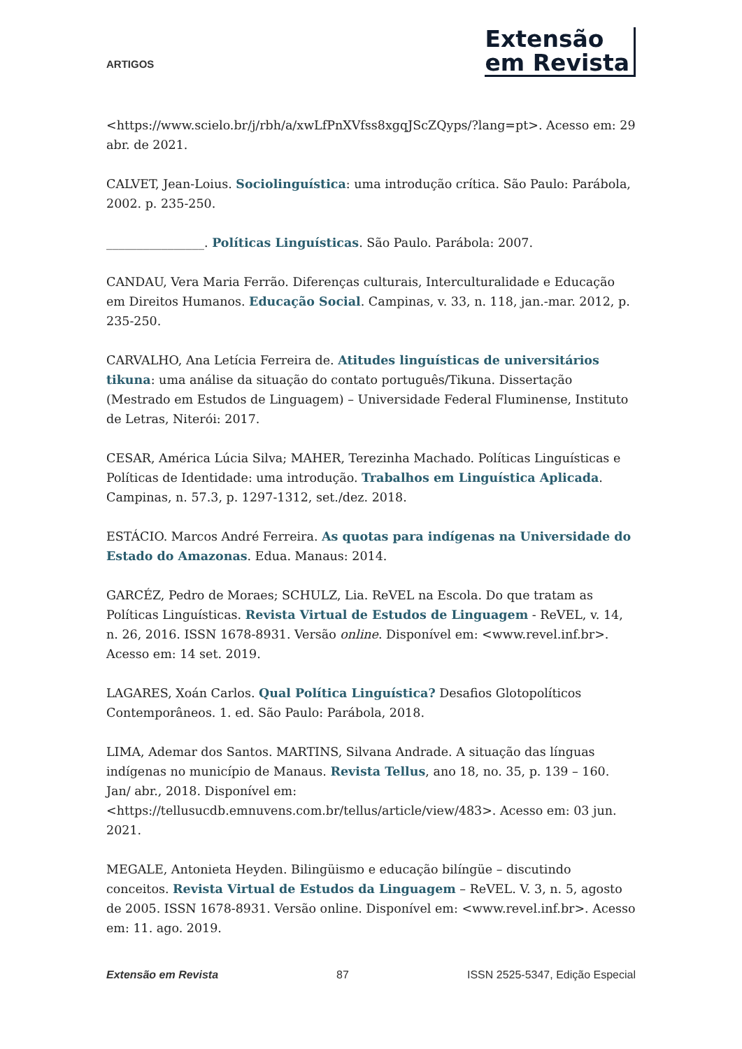ARTIGOS
Extensão
em Revista
<https://www.scielo.br/j/rbh/a/xwLfPnXVfss8xgqJScZQyps/?lang=pt>. Acesso em: 29 abr. de 2021.
CALVET, Jean-Loius. Sociolinguística: uma introdução crítica. São Paulo: Parábola, 2002. p. 235-250.
________________. Políticas Linguísticas. São Paulo. Parábola: 2007.
CANDAU, Vera Maria Ferrão. Diferenças culturais, Interculturalidade e Educação em Direitos Humanos. Educação Social. Campinas, v. 33, n. 118, jan.-mar. 2012, p. 235-250.
CARVALHO, Ana Letícia Ferreira de. Atitudes linguísticas de universitários tikuna: uma análise da situação do contato português/Tikuna. Dissertação (Mestrado em Estudos de Linguagem) – Universidade Federal Fluminense, Instituto de Letras, Niterói: 2017.
CESAR, América Lúcia Silva; MAHER, Terezinha Machado. Políticas Linguísticas e Políticas de Identidade: uma introdução. Trabalhos em Linguística Aplicada. Campinas, n. 57.3, p. 1297-1312, set./dez. 2018.
ESTÁCIO. Marcos André Ferreira. As quotas para indígenas na Universidade do Estado do Amazonas. Edua. Manaus: 2014.
GARCÉZ, Pedro de Moraes; SCHULZ, Lia. ReVEL na Escola. Do que tratam as Políticas Linguísticas. Revista Virtual de Estudos de Linguagem - ReVEL, v. 14, n. 26, 2016. ISSN 1678-8931. Versão online. Disponível em: <www.revel.inf.br>. Acesso em: 14 set. 2019.
LAGARES, Xoán Carlos. Qual Política Linguística? Desafios Glotopolíticos Contemporâneos. 1. ed. São Paulo: Parábola, 2018.
LIMA, Ademar dos Santos. MARTINS, Silvana Andrade. A situação das línguas indígenas no município de Manaus. Revista Tellus, ano 18, no. 35, p. 139 – 160. Jan/ abr., 2018. Disponível em: <https://tellusucdb.emnuvens.com.br/tellus/article/view/483>. Acesso em: 03 jun. 2021.
MEGALE, Antonieta Heyden. Bilingüismo e educação bilíngüe – discutindo conceitos. Revista Virtual de Estudos da Linguagem – ReVEL. V. 3, n. 5, agosto de 2005. ISSN 1678-8931. Versão online. Disponível em: <www.revel.inf.br>. Acesso em: 11. ago. 2019.
Extensão em Revista 87 ISSN 2525-5347, Edição Especial